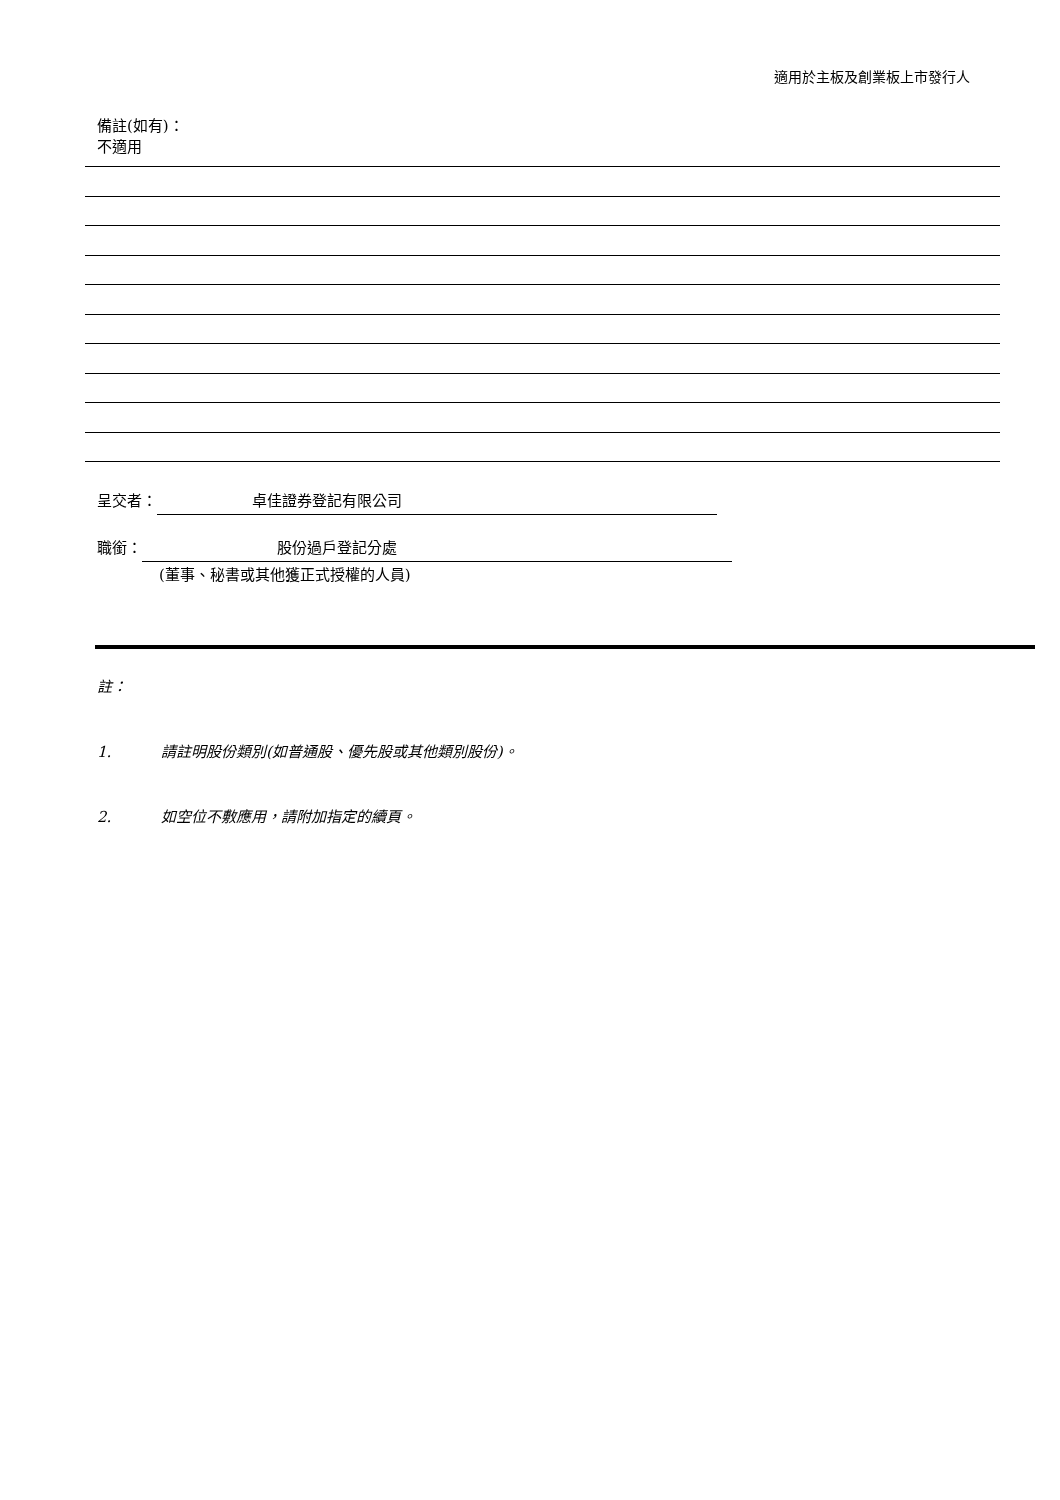適用於主板及創業板上市發行人
備註(如有)：
不適用
呈交者： 卓佳證券登記有限公司
職銜： 股份過戶登記分處
(董事、秘書或其他獲正式授權的人員)
註：
1. 請註明股份類別(如普通股、優先股或其他類別股份)。
2. 如空位不敷應用，請附加指定的續頁。